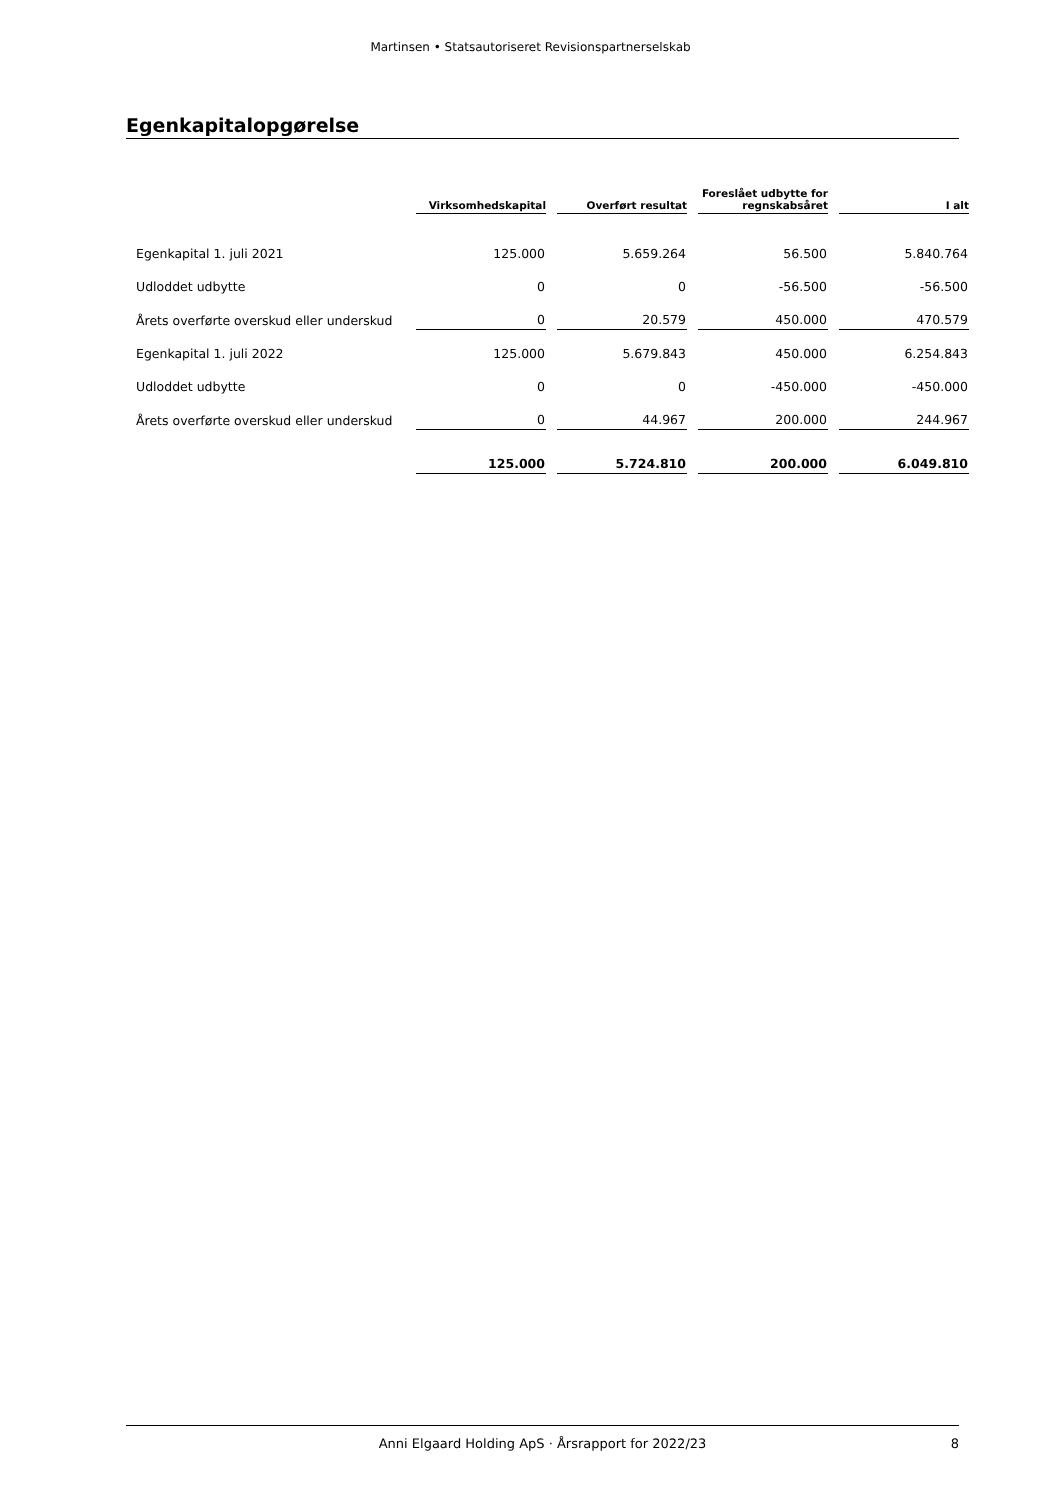Martinsen • Statsautoriseret Revisionspartnerselskab
Egenkapitalopgørelse
| | Virksomhedskapital | Overført resultat | Foreslået udbytte for regnskabsåret | I alt |
| --- | --- | --- | --- | --- |
| Egenkapital 1. juli 2021 | 125.000 | 5.659.264 | 56.500 | 5.840.764 |
| Udloddet udbytte | 0 | 0 | -56.500 | -56.500 |
| Årets overførte overskud eller underskud | 0 | 20.579 | 450.000 | 470.579 |
| Egenkapital 1. juli 2022 | 125.000 | 5.679.843 | 450.000 | 6.254.843 |
| Udloddet udbytte | 0 | 0 | -450.000 | -450.000 |
| Årets overførte overskud eller underskud | 0 | 44.967 | 200.000 | 244.967 |
| | 125.000 | 5.724.810 | 200.000 | 6.049.810 |
Anni Elgaard Holding ApS · Årsrapport for 2022/23 8